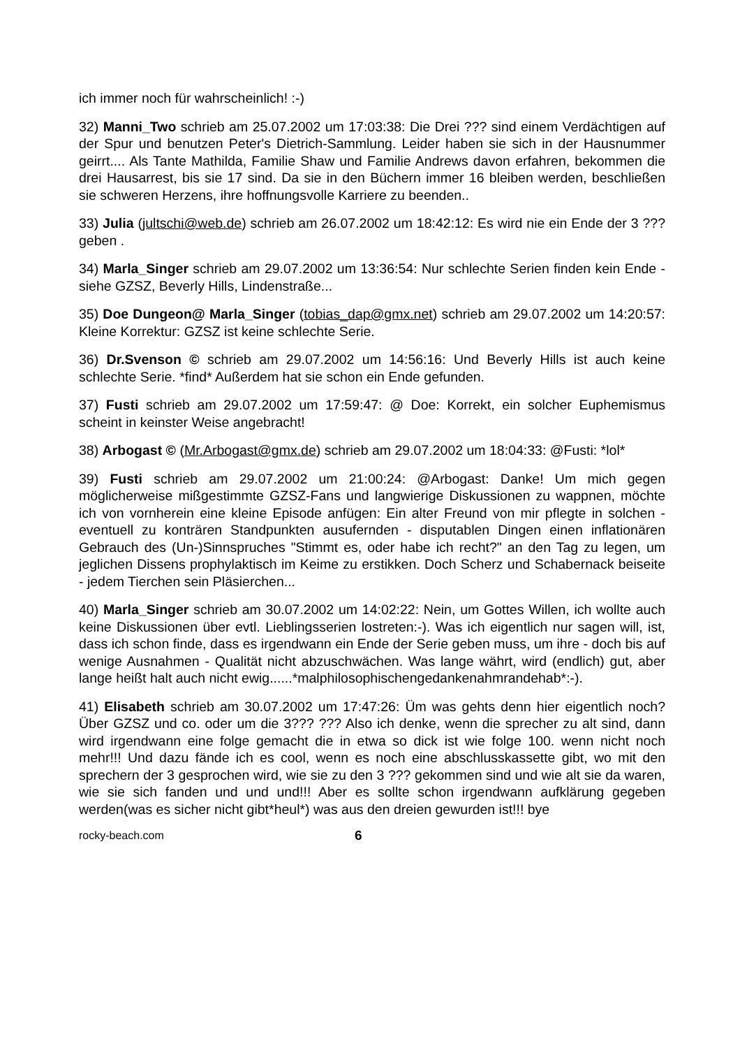ich immer noch für wahrscheinlich! :-)
32) Manni_Two schrieb am 25.07.2002 um 17:03:38: Die Drei ??? sind einem Verdächtigen auf der Spur und benutzen Peter's Dietrich-Sammlung. Leider haben sie sich in der Hausnummer geirrt.... Als Tante Mathilda, Familie Shaw und Familie Andrews davon erfahren, bekommen die drei Hausarrest, bis sie 17 sind. Da sie in den Büchern immer 16 bleiben werden, beschließen sie schweren Herzens, ihre hoffnungsvolle Karriere zu beenden..
33) Julia (jultschi@web.de) schrieb am 26.07.2002 um 18:42:12: Es wird nie ein Ende der 3 ??? geben .
34) Marla_Singer schrieb am 29.07.2002 um 13:36:54: Nur schlechte Serien finden kein Ende - siehe GZSZ, Beverly Hills, Lindenstraße...
35) Doe Dungeon@ Marla_Singer (tobias_dap@gmx.net) schrieb am 29.07.2002 um 14:20:57: Kleine Korrektur: GZSZ ist keine schlechte Serie.
36) Dr.Svenson © schrieb am 29.07.2002 um 14:56:16: Und Beverly Hills ist auch keine schlechte Serie. *find* Außerdem hat sie schon ein Ende gefunden.
37) Fusti schrieb am 29.07.2002 um 17:59:47: @ Doe: Korrekt, ein solcher Euphemismus scheint in keinster Weise angebracht!
38) Arbogast © (Mr.Arbogast@gmx.de) schrieb am 29.07.2002 um 18:04:33: @Fusti: *lol*
39) Fusti schrieb am 29.07.2002 um 21:00:24: @Arbogast: Danke! Um mich gegen möglicherweise mißgestimmte GZSZ-Fans und langwierige Diskussionen zu wappnen, möchte ich von vornherein eine kleine Episode anfügen: Ein alter Freund von mir pflegte in solchen - eventuell zu konträren Standpunkten ausufernden - disputablen Dingen einen inflationären Gebrauch des (Un-)Sinnspruches "Stimmt es, oder habe ich recht?" an den Tag zu legen, um jeglichen Dissens prophylaktisch im Keime zu erstikken. Doch Scherz und Schabernack beiseite - jedem Tierchen sein Pläsierchen...
40) Marla_Singer schrieb am 30.07.2002 um 14:02:22: Nein, um Gottes Willen, ich wollte auch keine Diskussionen über evtl. Lieblingsserien lostreten:-). Was ich eigentlich nur sagen will, ist, dass ich schon finde, dass es irgendwann ein Ende der Serie geben muss, um ihre - doch bis auf wenige Ausnahmen - Qualität nicht abzuschwächen. Was lange währt, wird (endlich) gut, aber lange heißt halt auch nicht ewig......*malphilosophischengedankenahmrandehab*:-).
41) Elisabeth schrieb am 30.07.2002 um 17:47:26: Üm was gehts denn hier eigentlich noch? Über GZSZ und co. oder um die 3??? ??? Also ich denke, wenn die sprecher zu alt sind, dann wird irgendwann eine folge gemacht die in etwa so dick ist wie folge 100. wenn nicht noch mehr!!! Und dazu fände ich es cool, wenn es noch eine abschlusskassette gibt, wo mit den sprechern der 3 gesprochen wird, wie sie zu den 3 ??? gekommen sind und wie alt sie da waren, wie sie sich fanden und und und!!! Aber es sollte schon irgendwann aufklärung gegeben werden(was es sicher nicht gibt*heul*) was aus den dreien gewurden ist!!! bye
rocky-beach.com 6